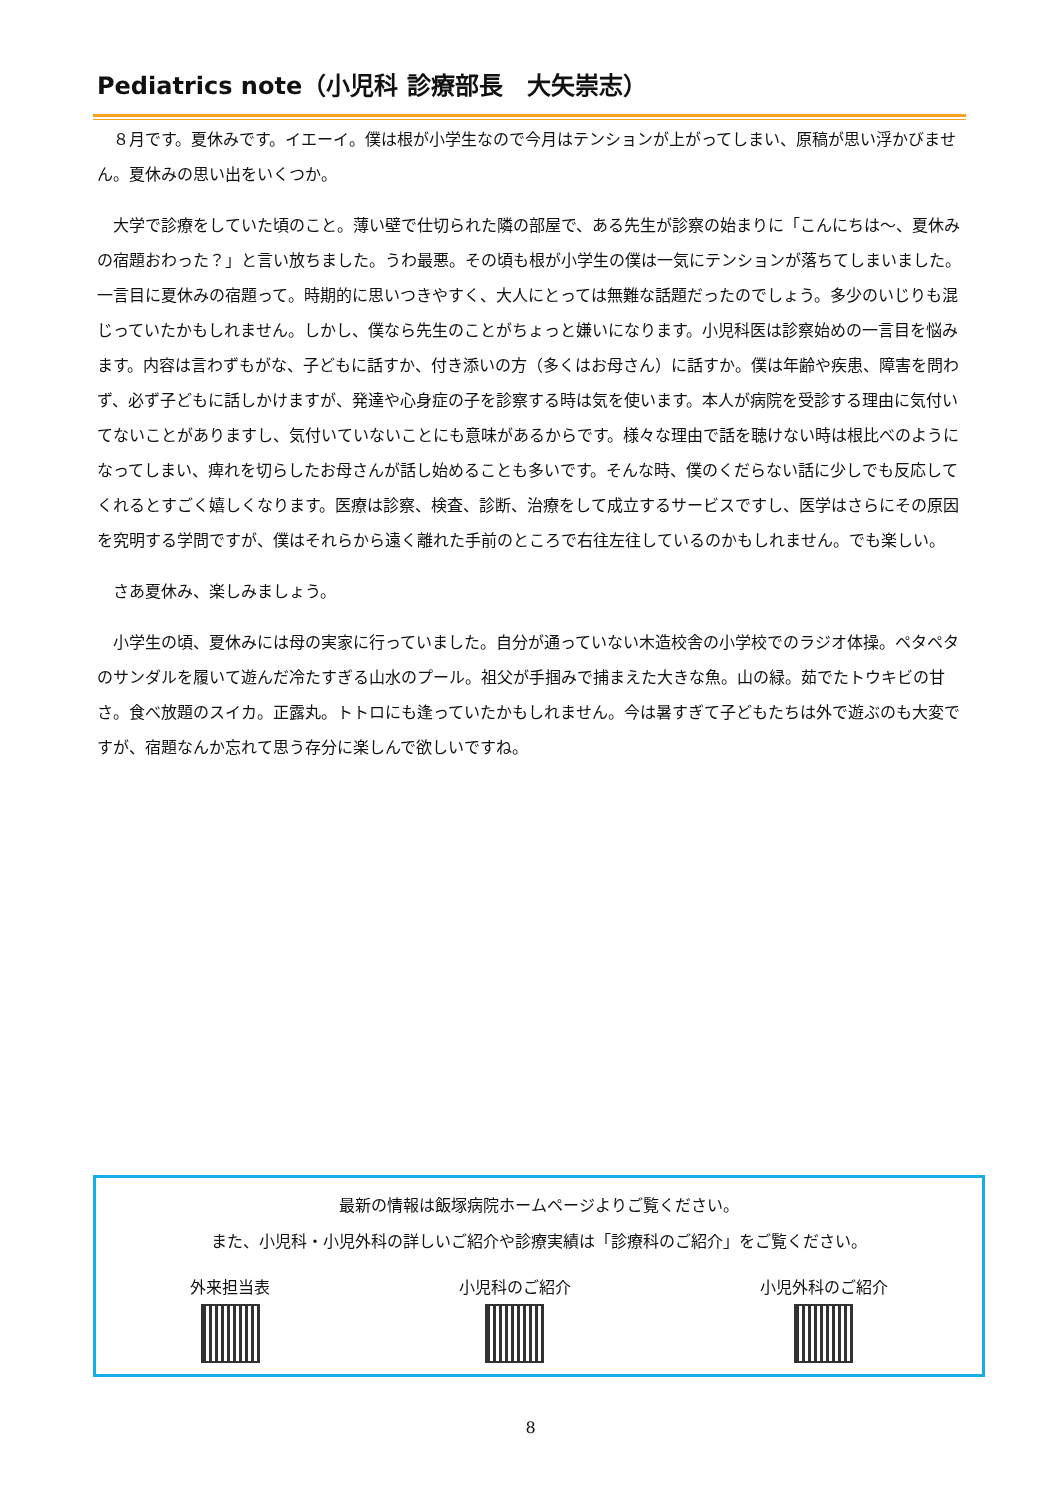Pediatrics note（小児科 診療部長　大矢崇志）
８月です。夏休みです。イエーイ。僕は根が小学生なので今月はテンションが上がってしまい、原稿が思い浮かびません。夏休みの思い出をいくつか。
大学で診療をしていた頃のこと。薄い壁で仕切られた隣の部屋で、ある先生が診察の始まりに「こんにちは～、夏休みの宿題おわった？」と言い放ちました。うわ最悪。その頃も根が小学生の僕は一気にテンションが落ちてしまいました。一言目に夏休みの宿題って。時期的に思いつきやすく、大人にとっては無難な話題だったのでしょう。多少のいじりも混じっていたかもしれません。しかし、僕なら先生のことがちょっと嫌いになります。小児科医は診察始めの一言目を悩みます。内容は言わずもがな、子どもに話すか、付き添いの方（多くはお母さん）に話すか。僕は年齢や疾患、障害を問わず、必ず子どもに話しかけますが、発達や心身症の子を診察する時は気を使います。本人が病院を受診する理由に気付いてないことがありますし、気付いていないことにも意味があるからです。様々な理由で話を聴けない時は根比べのようになってしまい、痺れを切らしたお母さんが話し始めることも多いです。そんな時、僕のくだらない話に少しでも反応してくれるとすごく嬉しくなります。医療は診察、検査、診断、治療をして成立するサービスですし、医学はさらにその原因を究明する学問ですが、僕はそれらから遠く離れた手前のところで右往左往しているのかもしれません。でも楽しい。
さあ夏休み、楽しみましょう。
小学生の頃、夏休みには母の実家に行っていました。自分が通っていない木造校舎の小学校でのラジオ体操。ペタペタのサンダルを履いて遊んだ冷たすぎる山水のプール。祖父が手掴みで捕まえた大きな魚。山の緑。茹でたトウキビの甘さ。食べ放題のスイカ。正露丸。トトロにも逢っていたかもしれません。今は暑すぎて子どもたちは外で遊ぶのも大変ですが、宿題なんか忘れて思う存分に楽しんで欲しいですね。
最新の情報は飯塚病院ホームページよりご覧ください。
また、小児科・小児外科の詳しいご紹介や診療実績は「診療科のご紹介」をご覧ください。
外来担当表 小児科のご紹介 小児外科のご紹介
8